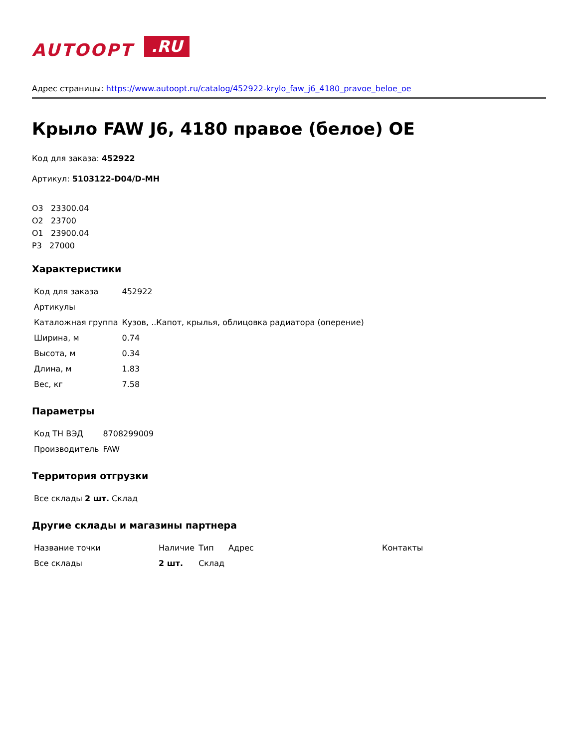AUTOOPT.RU
Адрес страницы: https://www.autoopt.ru/catalog/452922-krylo_faw_j6_4180_pravoe_beloe_oe
Крыло FAW J6, 4180 правое (белое) OE
Код для заказа: 452922
Артикул: 5103122-D04/D-MH
О3 23300.04
О2 23700
О1 23900.04
Р3 27000
Характеристики
| Код для заказа | 452922 |
| Артикулы | |
| Каталожная группа | Кузов, ..Капот, крылья, облицовка радиатора (оперение) |
| Ширина, м | 0.74 |
| Высота, м | 0.34 |
| Длина, м | 1.83 |
| Вес, кг | 7.58 |
Параметры
| Код ТН ВЭД | 8708299009 |
| Производитель | FAW |
Территория отгрузки
| Все склады 2 шт. Склад |
Другие склады и магазины партнера
| Название точки | Наличие | Тип | Адрес | Контакты |
| Все склады | 2 шт. | Склад | | |